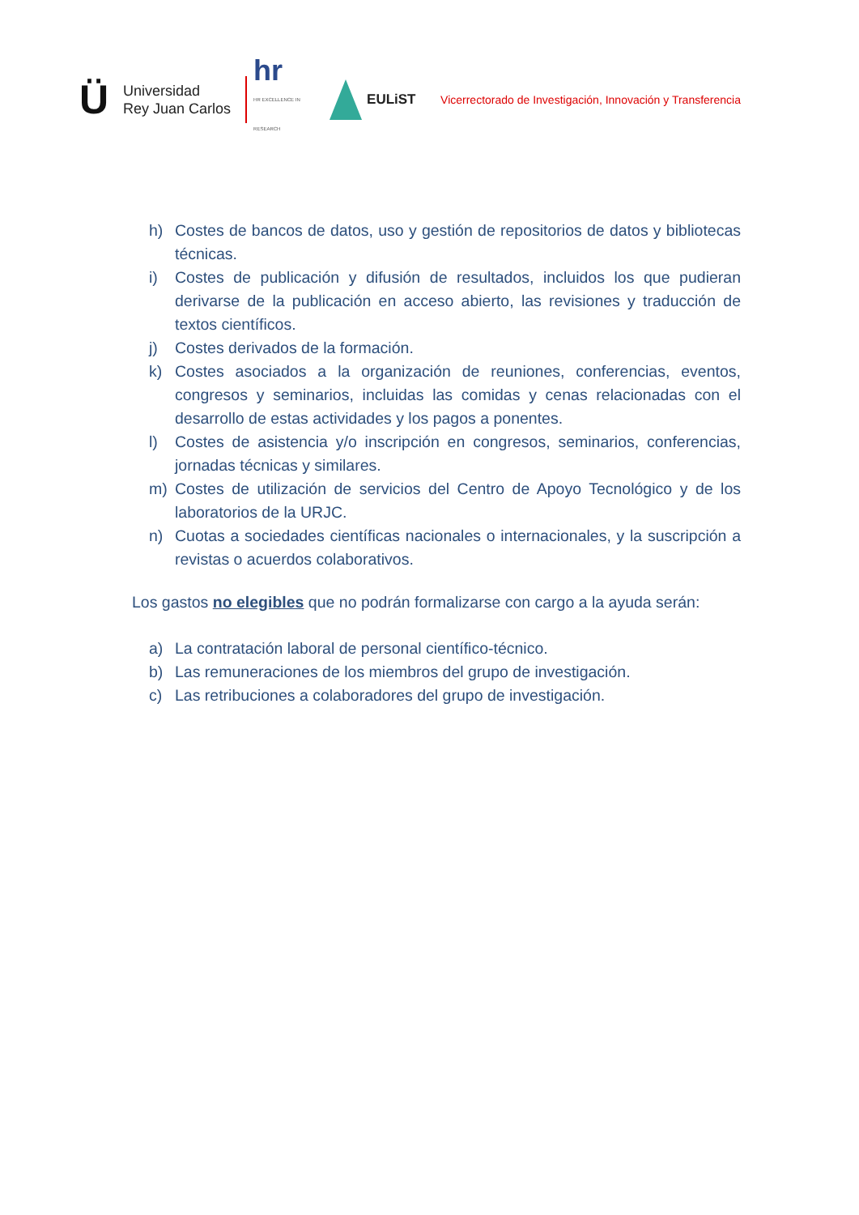Ü
Universidad
Rey Juan Carlos
hr
HR EXCELLENCE IN RESEARCH
EULiST
Vicerrectorado de Investigación, Innovación y Transferencia
h) Costes de bancos de datos, uso y gestión de repositorios de datos y bibliotecas técnicas.
i) Costes de publicación y difusión de resultados, incluidos los que pudieran derivarse de la publicación en acceso abierto, las revisiones y traducción de textos científicos.
j) Costes derivados de la formación.
k) Costes asociados a la organización de reuniones, conferencias, eventos, congresos y seminarios, incluidas las comidas y cenas relacionadas con el desarrollo de estas actividades y los pagos a ponentes.
l) Costes de asistencia y/o inscripción en congresos, seminarios, conferencias, jornadas técnicas y similares.
m) Costes de utilización de servicios del Centro de Apoyo Tecnológico y de los laboratorios de la URJC.
n) Cuotas a sociedades científicas nacionales o internacionales, y la suscripción a revistas o acuerdos colaborativos.
Los gastos no elegibles que no podrán formalizarse con cargo a la ayuda serán:
a) La contratación laboral de personal científico-técnico.
b) Las remuneraciones de los miembros del grupo de investigación.
c) Las retribuciones a colaboradores del grupo de investigación.